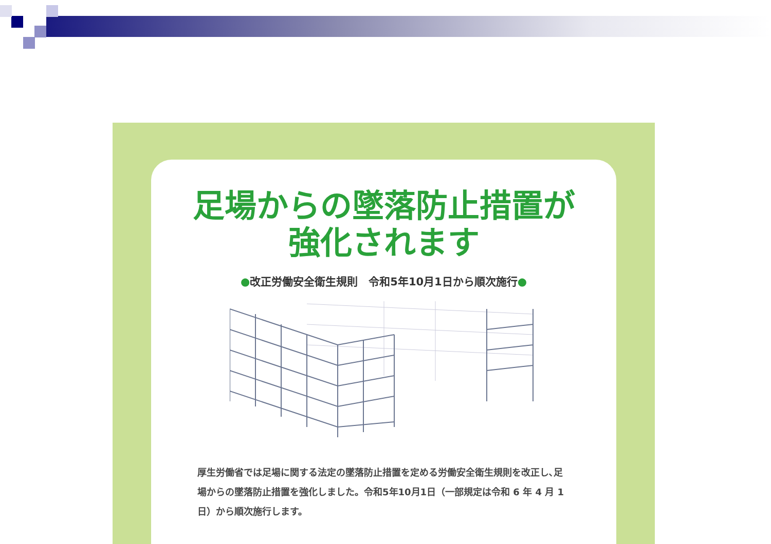足場からの墜落防止措置が
強化されます
●改正労働安全衛生規則　令和5年10月1日から順次施行●
厚生労働省では足場に関する法定の墜落防止措置を定める労働安全衛生規則を改正し､足場からの墜落防止措置を強化しました。令和5年10月1日（一部規定は令和 6 年 4 月 1 日）から順次施行します。